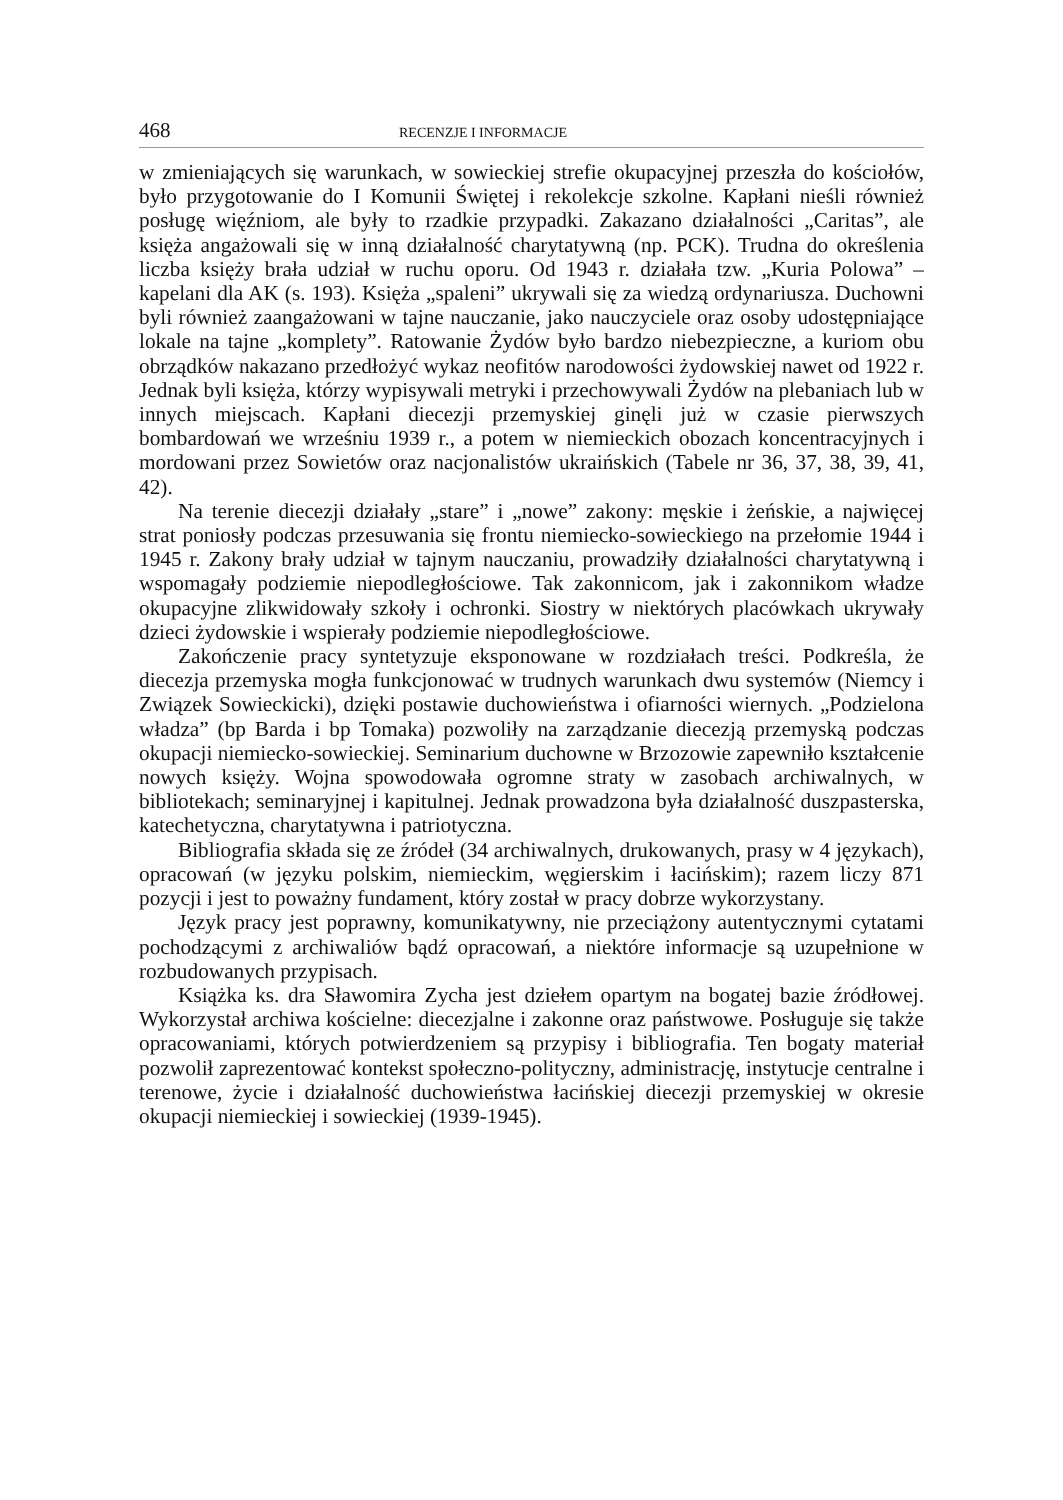468 RECENZJE I INFORMACJE
w zmieniających się warunkach, w sowieckiej strefie okupacyjnej przeszła do kościołów, było przygotowanie do I Komunii Świętej i rekolekcje szkolne. Kapłani nieśli również posługę więźniom, ale były to rzadkie przypadki. Zakazano działalności „Caritas”, ale księża angażowali się w inną działalność charytatywną (np. PCK). Trudna do określenia liczba księży brała udział w ruchu oporu. Od 1943 r. działała tzw. „Kuria Polowa” – kapelani dla AK (s. 193). Księża „spaleni” ukrywali się za wiedzą ordynariusza. Duchowni byli również zaangażowani w tajne nauczanie, jako nauczyciele oraz osoby udostępniające lokale na tajne „komplety”. Ratowanie Żydów było bardzo niebezpieczne, a kuriom obu obrządków nakazano przedłożyć wykaz neofitów narodowości żydowskiej nawet od 1922 r. Jednak byli księża, którzy wypisywali metryki i przechowywali Żydów na plebaniach lub w innych miejscach. Kapłani diecezji przemyskiej ginęli już w czasie pierwszych bombardowań we wrześniu 1939 r., a potem w niemieckich obozach koncentracyjnych i mordowani przez Sowietów oraz nacjonalistów ukraińskich (Tabele nr 36, 37, 38, 39, 41, 42).
Na terenie diecezji działały „stare” i „nowe” zakony: męskie i żeńskie, a najwięcej strat poniosły podczas przesuwania się frontu niemiecko-sowieckiego na przełomie 1944 i 1945 r. Zakony brały udział w tajnym nauczaniu, prowadziły działalności charytatywną i wspomagały podziemie niepodległościowe. Tak zakonnicom, jak i zakonnikom władze okupacyjne zlikwidowały szkoły i ochronki. Siostry w niektórych placówkach ukrywały dzieci żydowskie i wspierały podziemie niepodległościowe.
Zakończenie pracy syntetyzuje eksponowane w rozdziałach treści. Podkreśla, że diecezja przemyska mogła funkcjonować w trudnych warunkach dwu systemów (Niemcy i Związek Sowieckicki), dzięki postawie duchowieństwa i ofiarności wiernych. „Podzielona władza” (bp Barda i bp Tomaka) pozwoliły na zarządzanie diecezją przemyską podczas okupacji niemiecko-sowieckiej. Seminarium duchowne w Brzozowie zapewniło kształcenie nowych księży. Wojna spowodowała ogromne straty w zasobach archiwalnych, w bibliotekach; seminaryjnej i kapitulnej. Jednak prowadzona była działalność duszpasterska, katechetyczna, charytatywna i patriotyczna.
Bibliografia składa się ze źródeł (34 archiwalnych, drukowanych, prasy w 4 językach), opracowań (w języku polskim, niemieckim, węgierskim i łacińskim); razem liczy 871 pozycji i jest to poważny fundament, który został w pracy dobrze wykorzystany.
Język pracy jest poprawny, komunikatywny, nie przeciążony autentycznymi cytatami pochodzącymi z archiwaliów bądź opracowań, a niektóre informacje są uzupełnione w rozbudowanych przypisach.
Książka ks. dra Sławomira Zycha jest dziełem opartym na bogatej bazie źródłowej. Wykorzystał archiwa kościelne: diecezjalne i zakonne oraz państwowe. Posługuje się także opracowaniami, których potwierdzeniem są przypisy i bibliografia. Ten bogaty materiał pozwolił zaprezentować kontekst społeczno-polityczny, administrację, instytucje centralne i terenowe, życie i działalność duchowieństwa łacińskiej diecezji przemyskiej w okresie okupacji niemieckiej i sowieckiej (1939-1945).